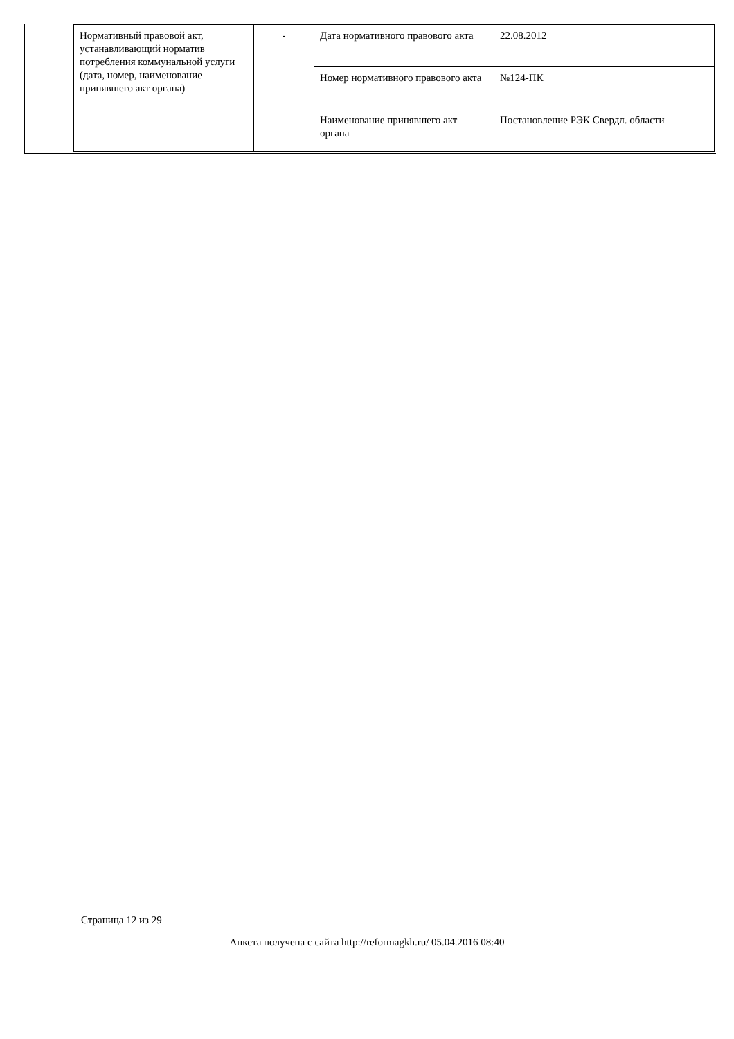| Нормативный правовой акт, устанавливающий норматив потребления коммунальной услуги (дата, номер, наименование принявшего акт органа) | - | Дата нормативного правового акта | 22.08.2012 |
| | | Номер нормативного правового акта | №124-ПК |
| | | Наименование принявшего акт органа | Постановление РЭК Свердл. области |
Страница 12 из 29
Анкета получена с сайта http://reformagkh.ru/ 05.04.2016 08:40